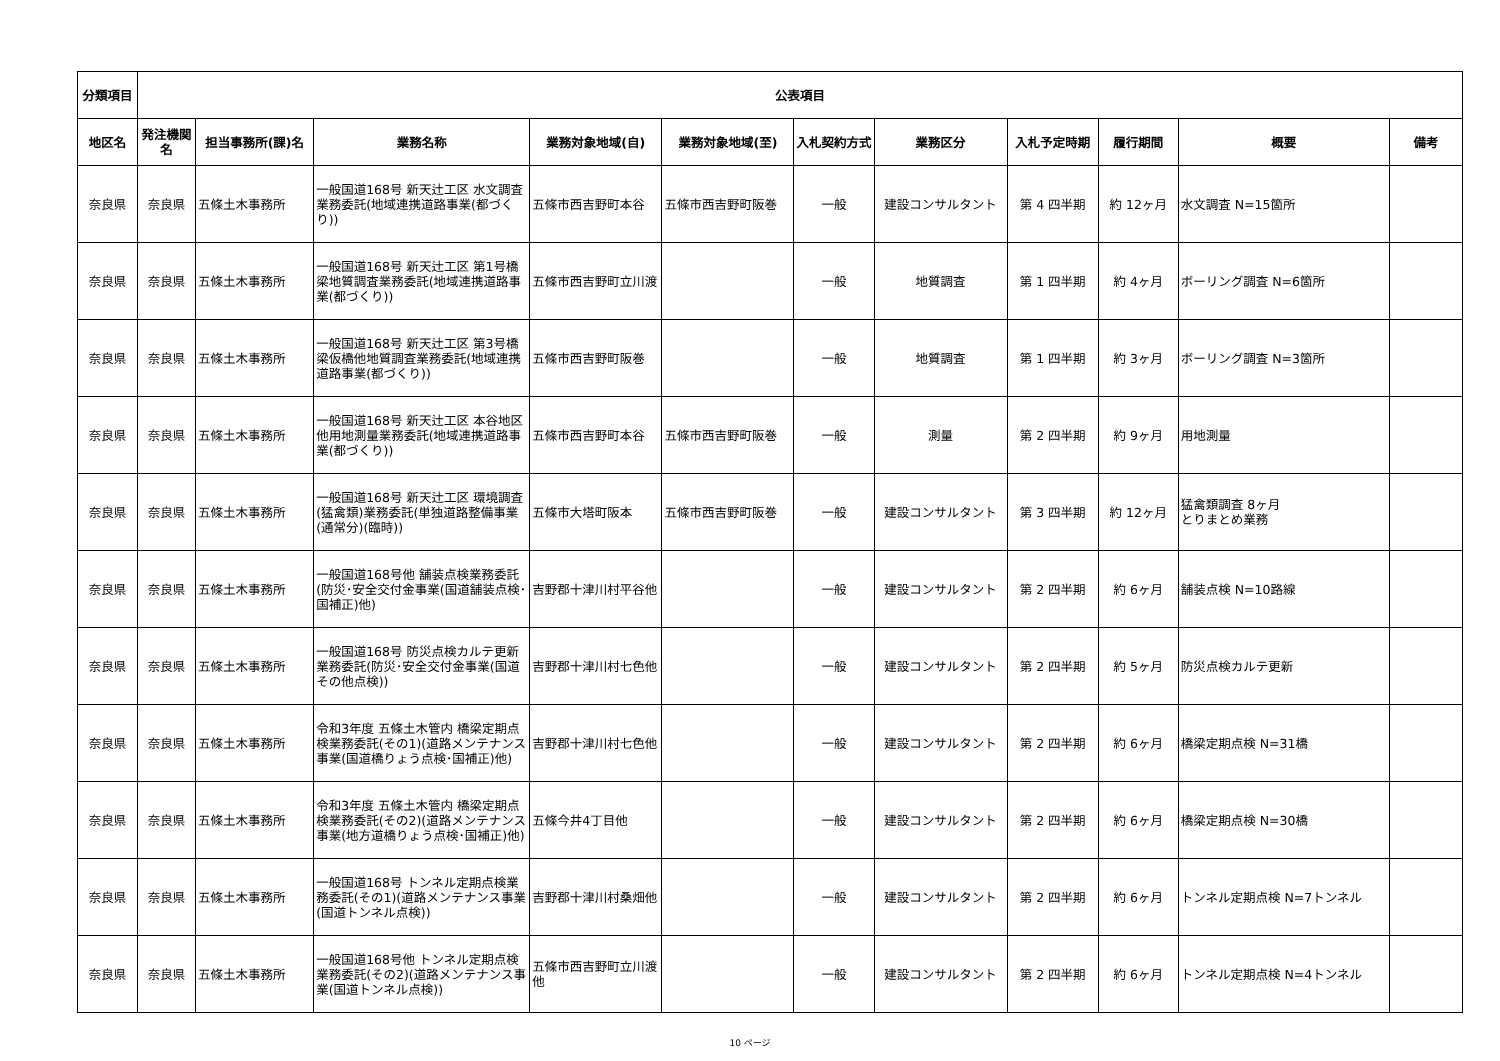| 分類項目 | 公表項目 | | | | | | | | | | |
| --- | --- | --- | --- | --- | --- | --- | --- | --- | --- | --- | --- |
| 地区名 | 発注機関名 | 担当事務所(課)名 | 業務名称 | 業務対象地域(自) | 業務対象地域(至) | 入札契約方式 | 業務区分 | 入札予定時期 | 履行期間 | 概要 | 備考 |
| 奈良県 | 奈良県 | 五條土木事務所 | 一般国道168号 新天辻工区 水文調査業務委託(地域連携道路事業(都づくり)) | 五條市西吉野町本谷 | 五條市西吉野町阪巻 | 一般 | 建設コンサルタント | 第 4 四半期 | 約 12ヶ月 | 水文調査 N=15箇所 | |
| 奈良県 | 奈良県 | 五條土木事務所 | 一般国道168号 新天辻工区 第1号橋梁地質調査業務委託(地域連携道路事業(都づくり)) | 五條市西吉野町立川渡 | | 一般 | 地質調査 | 第 1 四半期 | 約 4ヶ月 | ボーリング調査 N=6箇所 | |
| 奈良県 | 奈良県 | 五條土木事務所 | 一般国道168号 新天辻工区 第3号橋梁仮橋他地質調査業務委託(地域連携道路事業(都づくり)) | 五條市西吉野町阪巻 | | 一般 | 地質調査 | 第 1 四半期 | 約 3ヶ月 | ボーリング調査 N=3箇所 | |
| 奈良県 | 奈良県 | 五條土木事務所 | 一般国道168号 新天辻工区 本谷地区他用地測量業務委託(地域連携道路事業(都づくり)) | 五條市西吉野町本谷 | 五條市西吉野町阪巻 | 一般 | 測量 | 第 2 四半期 | 約 9ヶ月 | 用地測量 | |
| 奈良県 | 奈良県 | 五條土木事務所 | 一般国道168号 新天辻工区 環境調査(猛禽類)業務委託(単独道路整備事業(通常分)(臨時)) | 五條市大塔町阪本 | 五條市西吉野町阪巻 | 一般 | 建設コンサルタント | 第 3 四半期 | 約 12ヶ月 | 猛禽類調査 8ヶ月 とりまとめ業務 | |
| 奈良県 | 奈良県 | 五條土木事務所 | 一般国道168号他 舗装点検業務委託(防災･安全交付金事業(国道舗装点検･国補正)他) | 吉野郡十津川村平谷他 | | 一般 | 建設コンサルタント | 第 2 四半期 | 約 6ヶ月 | 舗装点検 N=10路線 | |
| 奈良県 | 奈良県 | 五條土木事務所 | 一般国道168号 防災点検カルテ更新業務委託(防災･安全交付金事業(国道その他点検)) | 吉野郡十津川村七色他 | | 一般 | 建設コンサルタント | 第 2 四半期 | 約 5ヶ月 | 防災点検カルテ更新 | |
| 奈良県 | 奈良県 | 五條土木事務所 | 令和3年度 五條土木管内 橋梁定期点検業務委託(その1)(道路メンテナンス事業(国道橋りょう点検･国補正)他) | 吉野郡十津川村七色他 | | 一般 | 建設コンサルタント | 第 2 四半期 | 約 6ヶ月 | 橋梁定期点検 N=31橋 | |
| 奈良県 | 奈良県 | 五條土木事務所 | 令和3年度 五條土木管内 橋梁定期点検業務委託(その2)(道路メンテナンス事業(地方道橋りょう点検･国補正)他) | 五條今井4丁目他 | | 一般 | 建設コンサルタント | 第 2 四半期 | 約 6ヶ月 | 橋梁定期点検 N=30橋 | |
| 奈良県 | 奈良県 | 五條土木事務所 | 一般国道168号 トンネル定期点検業務委託(その1)(道路メンテナンス事業(国道トンネル点検)) | 吉野郡十津川村桑畑他 | | 一般 | 建設コンサルタント | 第 2 四半期 | 約 6ヶ月 | トンネル定期点検 N=7トンネル | |
| 奈良県 | 奈良県 | 五條土木事務所 | 一般国道168号他 トンネル定期点検業務委託(その2)(道路メンテナンス事業(国道トンネル点検)) | 五條市西吉野町立川渡他 | | 一般 | 建設コンサルタント | 第 2 四半期 | 約 6ヶ月 | トンネル定期点検 N=4トンネル | |
10 ページ